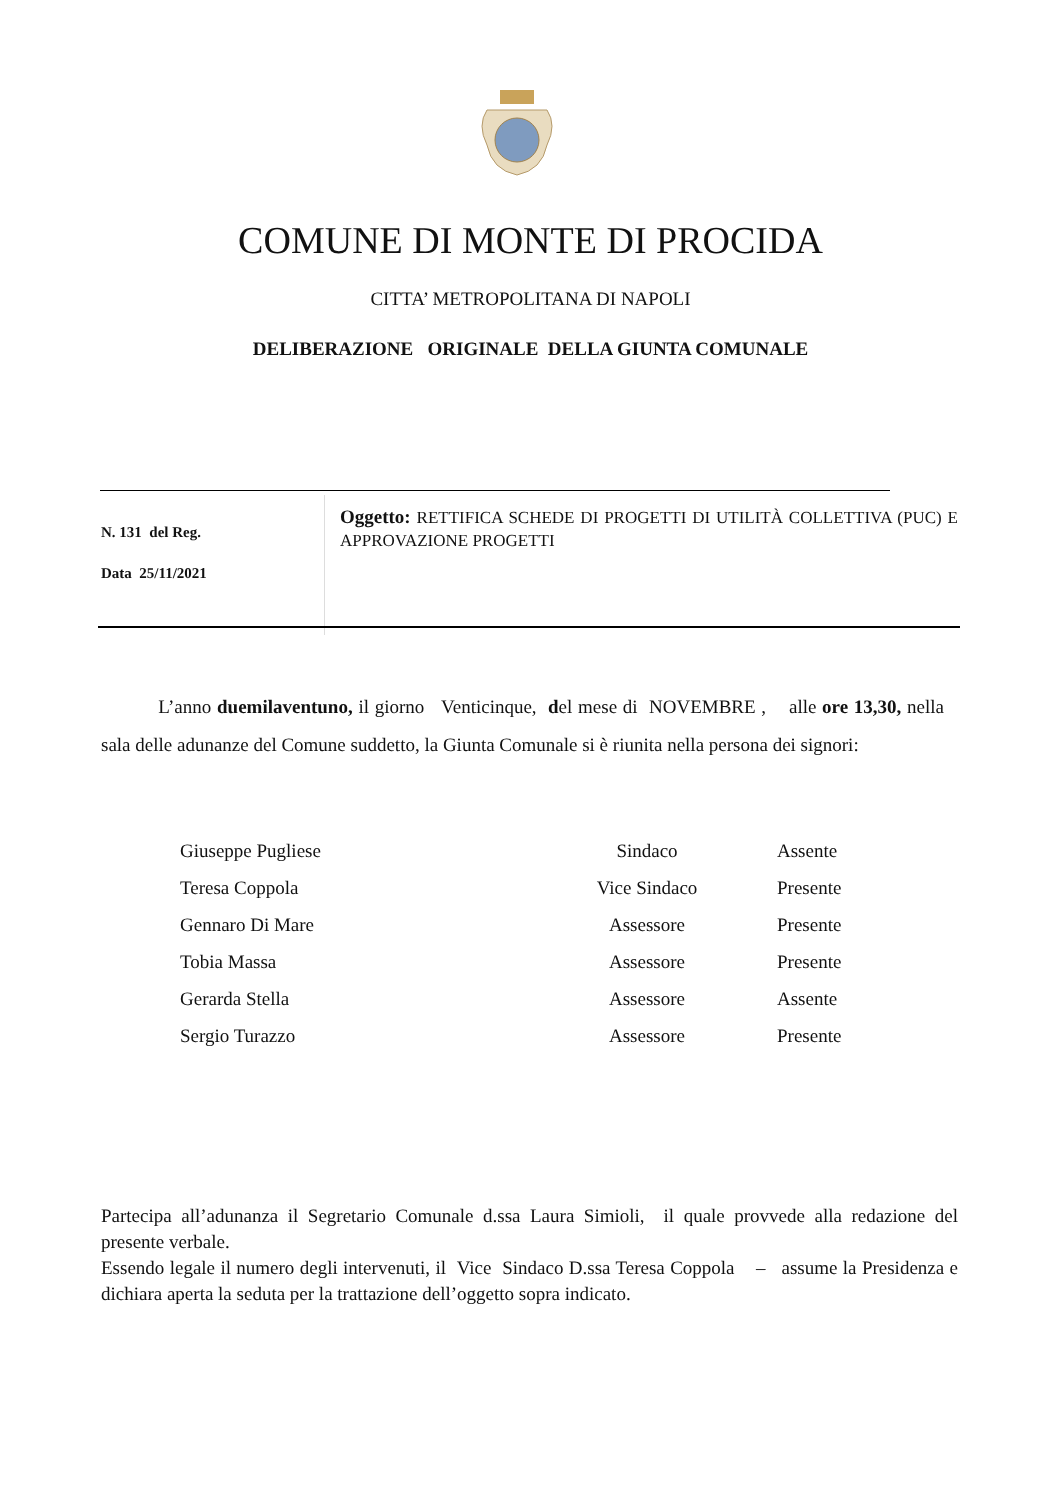COMUNE DI MONTE DI PROCIDA
CITTA’ METROPOLITANA DI NAPOLI
DELIBERAZIONE ORIGINALE DELLA GIUNTA COMUNALE
N. 131 del Reg.
Data 25/11/2021
Oggetto: RETTIFICA SCHEDE DI PROGETTI DI UTILITÀ COLLETTIVA (PUC) E APPROVAZIONE PROGETTI
L’anno duemilaventuno, il giorno Venticinque, del mese di NOVEMBRE , alle ore 13,30, nella sala delle adunanze del Comune suddetto, la Giunta Comunale si è riunita nella persona dei signori:
| Giuseppe Pugliese | Sindaco | Assente |
| Teresa Coppola | Vice Sindaco | Presente |
| Gennaro Di Mare | Assessore | Presente |
| Tobia Massa | Assessore | Presente |
| Gerarda Stella | Assessore | Assente |
| Sergio Turazzo | Assessore | Presente |
Partecipa all’adunanza il Segretario Comunale d.ssa Laura Simioli, il quale provvede alla redazione del presente verbale.
Essendo legale il numero degli intervenuti, il Vice Sindaco D.ssa Teresa Coppola – assume la Presidenza e dichiara aperta la seduta per la trattazione dell’oggetto sopra indicato.